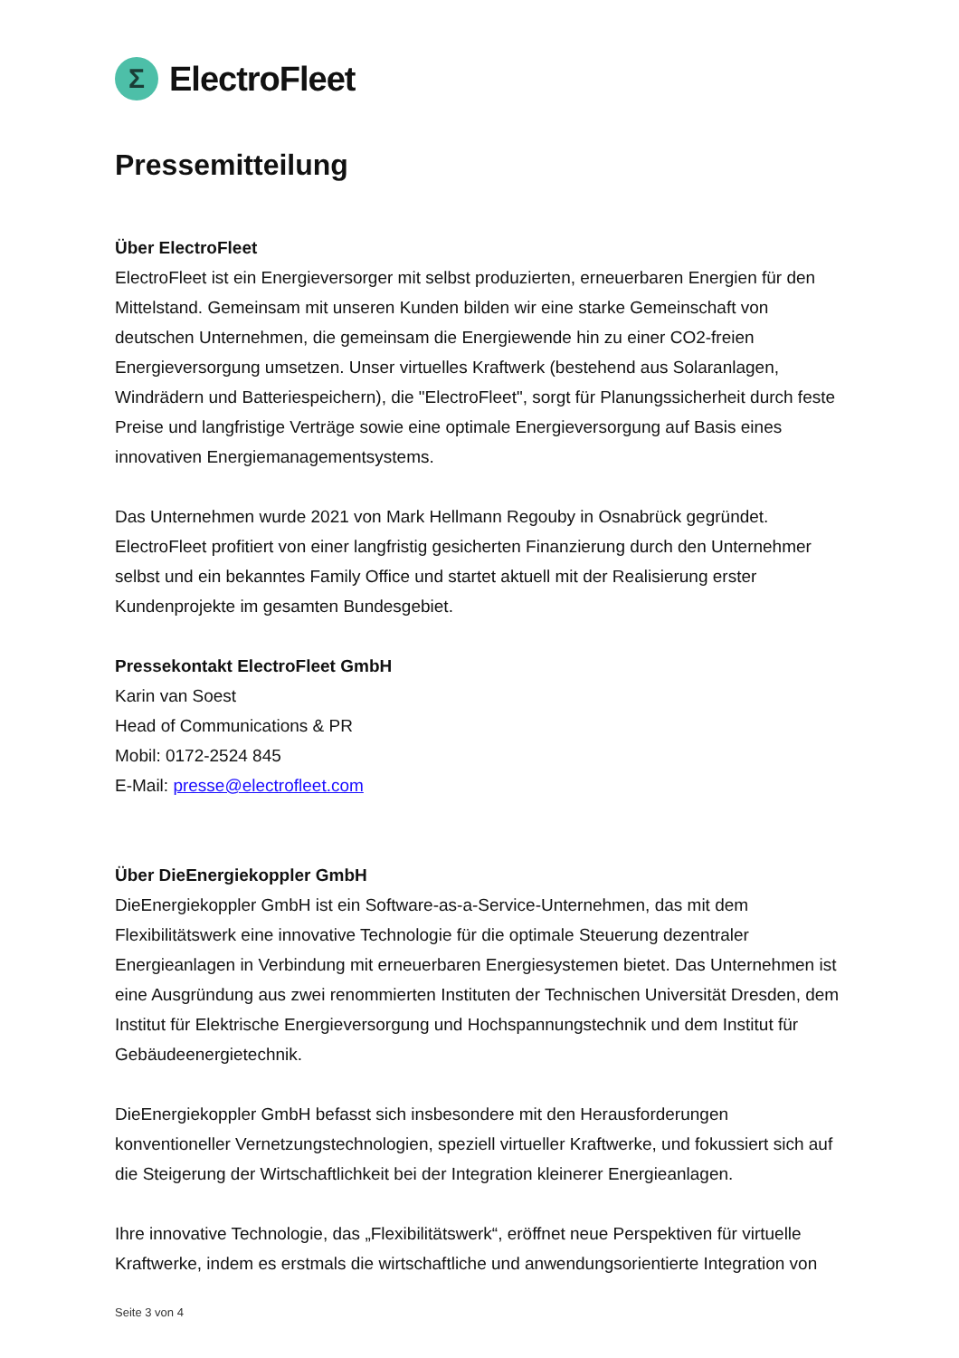Σ
ElectroFleet
Pressemitteilung
Über ElectroFleet
ElectroFleet ist ein Energieversorger mit selbst produzierten, erneuerbaren Energien für den Mittelstand. Gemeinsam mit unseren Kunden bilden wir eine starke Gemeinschaft von deutschen Unternehmen, die gemeinsam die Energiewende hin zu einer CO2-freien Energieversorgung umsetzen. Unser virtuelles Kraftwerk (bestehend aus Solaranlagen, Windrädern und Batteriespeichern), die "ElectroFleet", sorgt für Planungssicherheit durch feste Preise und langfristige Verträge sowie eine optimale Energieversorgung auf Basis eines innovativen Energiemanagementsystems.
Das Unternehmen wurde 2021 von Mark Hellmann Regouby in Osnabrück gegründet. ElectroFleet profitiert von einer langfristig gesicherten Finanzierung durch den Unternehmer selbst und ein bekanntes Family Office und startet aktuell mit der Realisierung erster Kundenprojekte im gesamten Bundesgebiet.
Pressekontakt ElectroFleet GmbH
Karin van Soest
Head of Communications & PR
Mobil: 0172-2524 845
E-Mail: presse@electrofleet.com
Über DieEnergiekoppler GmbH
DieEnergiekoppler GmbH ist ein Software-as-a-Service-Unternehmen, das mit dem Flexibilitätswerk eine innovative Technologie für die optimale Steuerung dezentraler Energieanlagen in Verbindung mit erneuerbaren Energiesystemen bietet. Das Unternehmen ist eine Ausgründung aus zwei renommierten Instituten der Technischen Universität Dresden, dem Institut für Elektrische Energieversorgung und Hochspannungstechnik und dem Institut für Gebäudeenergietechnik.
DieEnergiekoppler GmbH befasst sich insbesondere mit den Herausforderungen konventioneller Vernetzungstechnologien, speziell virtueller Kraftwerke, und fokussiert sich auf die Steigerung der Wirtschaftlichkeit bei der Integration kleinerer Energieanlagen.
Ihre innovative Technologie, das „Flexibilitätswerk“, eröffnet neue Perspektiven für virtuelle Kraftwerke, indem es erstmals die wirtschaftliche und anwendungsorientierte Integration von
Seite 3 von 4